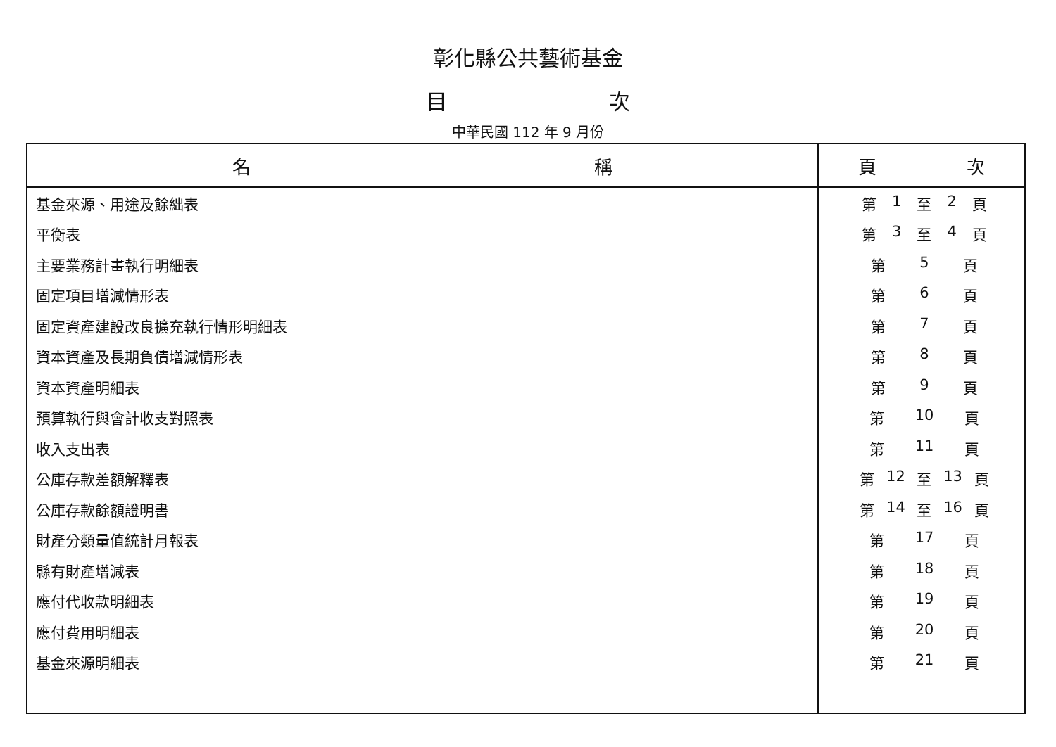彰化縣公共藝術基金
目 次
中華民國 112 年 9 月份
| 名 稱 | 頁 次 |
| --- | --- |
| 基金來源、用途及餘絀表 | 第 1 至 2 頁 |
| 平衡表 | 第 3 至 4 頁 |
| 主要業務計畫執行明細表 | 第 5 頁 |
| 固定項目增減情形表 | 第 6 頁 |
| 固定資產建設改良擴充執行情形明細表 | 第 7 頁 |
| 資本資產及長期負債增減情形表 | 第 8 頁 |
| 資本資產明細表 | 第 9 頁 |
| 預算執行與會計收支對照表 | 第 10 頁 |
| 收入支出表 | 第 11 頁 |
| 公庫存款差額解釋表 | 第 12 至 13 頁 |
| 公庫存款餘額證明書 | 第 14 至 16 頁 |
| 財產分類量值統計月報表 | 第 17 頁 |
| 縣有財產增減表 | 第 18 頁 |
| 應付代收款明細表 | 第 19 頁 |
| 應付費用明細表 | 第 20 頁 |
| 基金來源明細表 | 第 21 頁 |